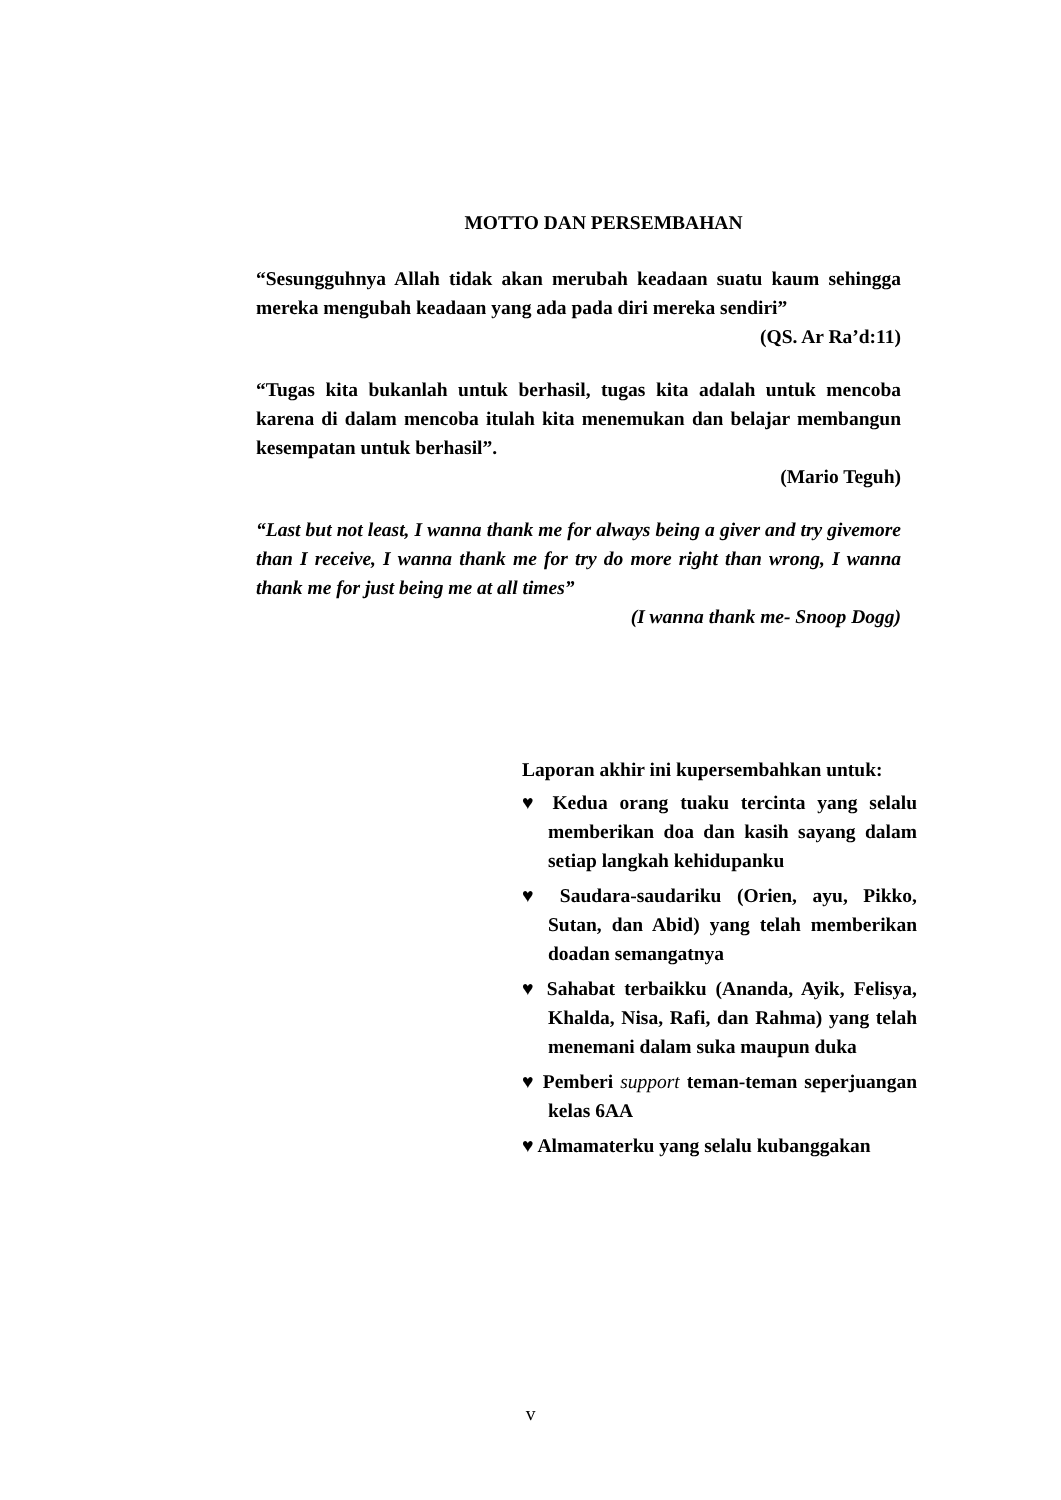MOTTO DAN PERSEMBAHAN
“Sesungguhnya Allah tidak akan merubah keadaan suatu kaum sehingga mereka mengubah keadaan yang ada pada diri mereka sendiri”
(QS. Ar Ra’d:11)
“Tugas kita bukanlah untuk berhasil, tugas kita adalah untuk mencoba karena di dalam mencoba itulah kita menemukan dan belajar membangun kesempatan untuk berhasil”.
(Mario Teguh)
“Last but not least, I wanna thank me for always being a giver and try givemore than I receive, I wanna thank me for try do more right than wrong, I wanna thank me for just being me at all times”
(I wanna thank me- Snoop Dogg)
Laporan akhir ini kupersembahkan untuk:
♥ Kedua orang tuaku tercinta yang selalu memberikan doa dan kasih sayang dalam setiap langkah kehidupanku
♥ Saudara-saudariku (Orien, ayu, Pikko, Sutan, dan Abid) yang telah memberikan doadan semangatnya
♥ Sahabat terbaikku (Ananda, Ayik, Felisya, Khalda, Nisa, Rafi, dan Rahma) yang telah menemani dalam suka maupun duka
♥ Pemberi support teman-teman seperjuangan kelas 6AA
♥ Almamaterku yang selalu kubanggakan
v